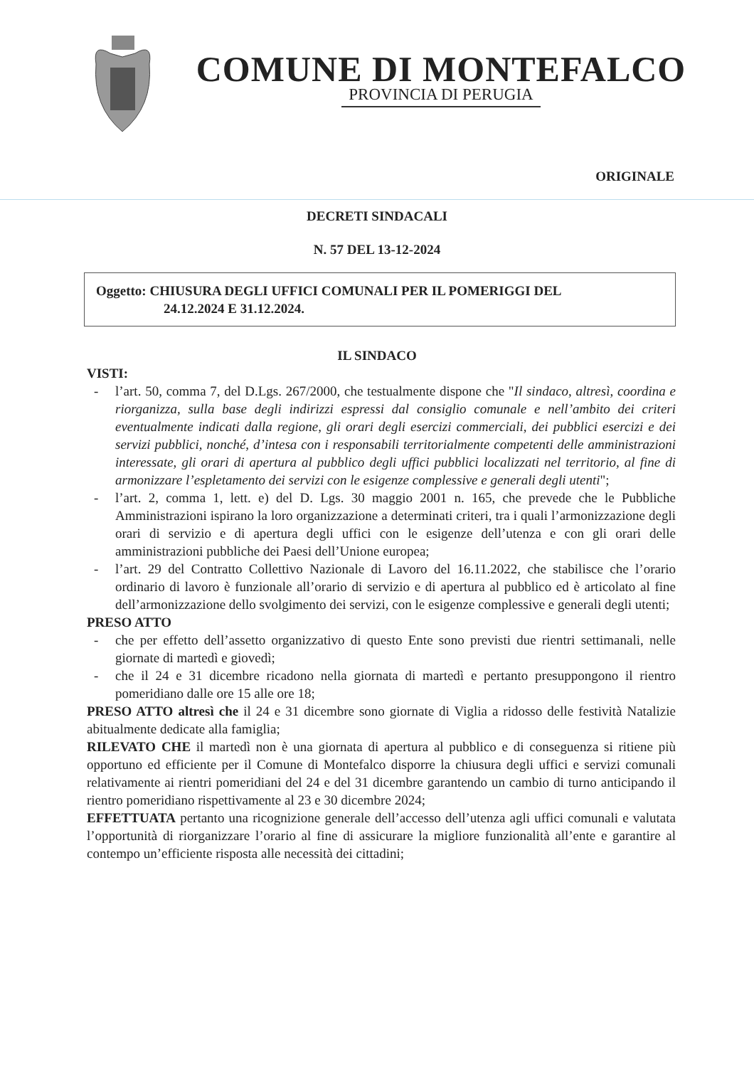COMUNE DI MONTEFALCO
PROVINCIA DI PERUGIA
ORIGINALE
DECRETI SINDACALI
N. 57 DEL 13-12-2024
Oggetto: CHIUSURA DEGLI UFFICI COMUNALI PER IL POMERIGGI DEL
24.12.2024 E 31.12.2024.
IL SINDACO
VISTI:
- l’art. 50, comma 7, del D.Lgs. 267/2000, che testualmente dispone che "Il sindaco, altresì, coordina e riorganizza, sulla base degli indirizzi espressi dal consiglio comunale e nell’ambito dei criteri eventualmente indicati dalla regione, gli orari degli esercizi commerciali, dei pubblici esercizi e dei servizi pubblici, nonché, d’intesa con i responsabili territorialmente competenti delle amministrazioni interessate, gli orari di apertura al pubblico degli uffici pubblici localizzati nel territorio, al fine di armonizzare l’espletamento dei servizi con le esigenze complessive e generali degli utenti";
- l’art. 2, comma 1, lett. e) del D. Lgs. 30 maggio 2001 n. 165, che prevede che le Pubbliche Amministrazioni ispirano la loro organizzazione a determinati criteri, tra i quali l’armonizzazione degli orari di servizio e di apertura degli uffici con le esigenze dell’utenza e con gli orari delle amministrazioni pubbliche dei Paesi dell’Unione europea;
- l’art. 29 del Contratto Collettivo Nazionale di Lavoro del 16.11.2022, che stabilisce che l’orario ordinario di lavoro è funzionale all’orario di servizio e di apertura al pubblico ed è articolato al fine dell’armonizzazione dello svolgimento dei servizi, con le esigenze complessive e generali degli utenti;
PRESO ATTO
- che per effetto dell’assetto organizzativo di questo Ente sono previsti due rientri settimanali, nelle giornate di martedì e giovedì;
- che il 24 e 31 dicembre ricadono nella giornata di martedì e pertanto presuppongono il rientro pomeridiano dalle ore 15 alle ore 18;
PRESO ATTO altresì che il 24 e 31 dicembre sono giornate di Viglia a ridosso delle festività Natalizie abitualmente dedicate alla famiglia;
RILEVATO CHE il martedì non è una giornata di apertura al pubblico e di conseguenza si ritiene più opportuno ed efficiente per il Comune di Montefalco disporre la chiusura degli uffici e servizi comunali relativamente ai rientri pomeridiani del 24 e del 31 dicembre garantendo un cambio di turno anticipando il rientro pomeridiano rispettivamente al 23 e 30 dicembre 2024;
EFFETTUATA pertanto una ricognizione generale dell’accesso dell’utenza agli uffici comunali e valutata l’opportunità di riorganizzare l’orario al fine di assicurare la migliore funzionalità all’ente e garantire al contempo un’efficiente risposta alle necessità dei cittadini;